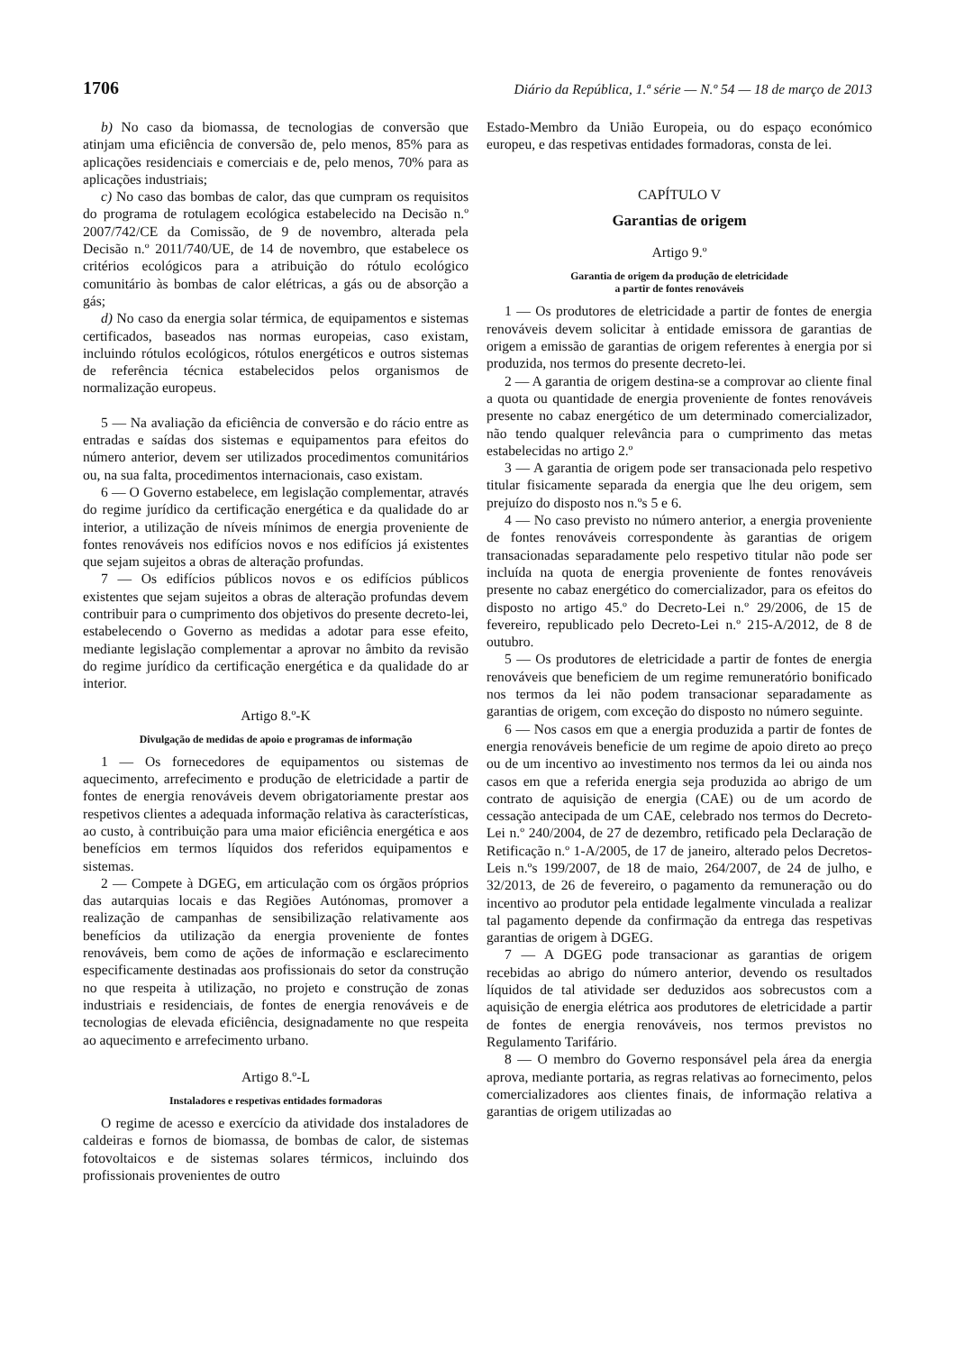1706 Diário da República, 1.ª série — N.º 54 — 18 de março de 2013
b) No caso da biomassa, de tecnologias de conversão que atinjam uma eficiência de conversão de, pelo menos, 85% para as aplicações residenciais e comerciais e de, pelo menos, 70% para as aplicações industriais;
c) No caso das bombas de calor, das que cumpram os requisitos do programa de rotulagem ecológica estabelecido na Decisão n.º 2007/742/CE da Comissão, de 9 de novembro, alterada pela Decisão n.º 2011/740/UE, de 14 de novembro, que estabelece os critérios ecológicos para a atribuição do rótulo ecológico comunitário às bombas de calor elétricas, a gás ou de absorção a gás;
d) No caso da energia solar térmica, de equipamentos e sistemas certificados, baseados nas normas europeias, caso existam, incluindo rótulos ecológicos, rótulos energéticos e outros sistemas de referência técnica estabelecidos pelos organismos de normalização europeus.
5 — Na avaliação da eficiência de conversão e do rácio entre as entradas e saídas dos sistemas e equipamentos para efeitos do número anterior, devem ser utilizados procedimentos comunitários ou, na sua falta, procedimentos internacionais, caso existam.
6 — O Governo estabelece, em legislação complementar, através do regime jurídico da certificação energética e da qualidade do ar interior, a utilização de níveis mínimos de energia proveniente de fontes renováveis nos edifícios novos e nos edifícios já existentes que sejam sujeitos a obras de alteração profundas.
7 — Os edifícios públicos novos e os edifícios públicos existentes que sejam sujeitos a obras de alteração profundas devem contribuir para o cumprimento dos objetivos do presente decreto-lei, estabelecendo o Governo as medidas a adotar para esse efeito, mediante legislação complementar a aprovar no âmbito da revisão do regime jurídico da certificação energética e da qualidade do ar interior.
Artigo 8.º-K
Divulgação de medidas de apoio e programas de informação
1 — Os fornecedores de equipamentos ou sistemas de aquecimento, arrefecimento e produção de eletricidade a partir de fontes de energia renováveis devem obrigatoriamente prestar aos respetivos clientes a adequada informação relativa às características, ao custo, à contribuição para uma maior eficiência energética e aos benefícios em termos líquidos dos referidos equipamentos e sistemas.
2 — Compete à DGEG, em articulação com os órgãos próprios das autarquias locais e das Regiões Autónomas, promover a realização de campanhas de sensibilização relativamente aos benefícios da utilização da energia proveniente de fontes renováveis, bem como de ações de informação e esclarecimento especificamente destinadas aos profissionais do setor da construção no que respeita à utilização, no projeto e construção de zonas industriais e residenciais, de fontes de energia renováveis e de tecnologias de elevada eficiência, designadamente no que respeita ao aquecimento e arrefecimento urbano.
Artigo 8.º-L
Instaladores e respetivas entidades formadoras
O regime de acesso e exercício da atividade dos instaladores de caldeiras e fornos de biomassa, de bombas de calor, de sistemas fotovoltaicos e de sistemas solares térmicos, incluindo dos profissionais provenientes de outro
Estado-Membro da União Europeia, ou do espaço económico europeu, e das respetivas entidades formadoras, consta de lei.
CAPÍTULO V
Garantias de origem
Artigo 9.º
Garantia de origem da produção de eletricidade
a partir de fontes renováveis
1 — Os produtores de eletricidade a partir de fontes de energia renováveis devem solicitar à entidade emissora de garantias de origem a emissão de garantias de origem referentes à energia por si produzida, nos termos do presente decreto-lei.
2 — A garantia de origem destina-se a comprovar ao cliente final a quota ou quantidade de energia proveniente de fontes renováveis presente no cabaz energético de um determinado comercializador, não tendo qualquer relevância para o cumprimento das metas estabelecidas no artigo 2.º
3 — A garantia de origem pode ser transacionada pelo respetivo titular fisicamente separada da energia que lhe deu origem, sem prejuízo do disposto nos n.ºs 5 e 6.
4 — No caso previsto no número anterior, a energia proveniente de fontes renováveis correspondente às garantias de origem transacionadas separadamente pelo respetivo titular não pode ser incluída na quota de energia proveniente de fontes renováveis presente no cabaz energético do comercializador, para os efeitos do disposto no artigo 45.º do Decreto-Lei n.º 29/2006, de 15 de fevereiro, republicado pelo Decreto-Lei n.º 215-A/2012, de 8 de outubro.
5 — Os produtores de eletricidade a partir de fontes de energia renováveis que beneficiem de um regime remuneratório bonificado nos termos da lei não podem transacionar separadamente as garantias de origem, com exceção do disposto no número seguinte.
6 — Nos casos em que a energia produzida a partir de fontes de energia renováveis beneficie de um regime de apoio direto ao preço ou de um incentivo ao investimento nos termos da lei ou ainda nos casos em que a referida energia seja produzida ao abrigo de um contrato de aquisição de energia (CAE) ou de um acordo de cessação antecipada de um CAE, celebrado nos termos do Decreto-Lei n.º 240/2004, de 27 de dezembro, retificado pela Declaração de Retificação n.º 1-A/2005, de 17 de janeiro, alterado pelos Decretos-Leis n.ºs 199/2007, de 18 de maio, 264/2007, de 24 de julho, e 32/2013, de 26 de fevereiro, o pagamento da remuneração ou do incentivo ao produtor pela entidade legalmente vinculada a realizar tal pagamento depende da confirmação da entrega das respetivas garantias de origem à DGEG.
7 — A DGEG pode transacionar as garantias de origem recebidas ao abrigo do número anterior, devendo os resultados líquidos de tal atividade ser deduzidos aos sobrecustos com a aquisição de energia elétrica aos produtores de eletricidade a partir de fontes de energia renováveis, nos termos previstos no Regulamento Tarifário.
8 — O membro do Governo responsável pela área da energia aprova, mediante portaria, as regras relativas ao fornecimento, pelos comercializadores aos clientes finais, de informação relativa a garantias de origem utilizadas ao